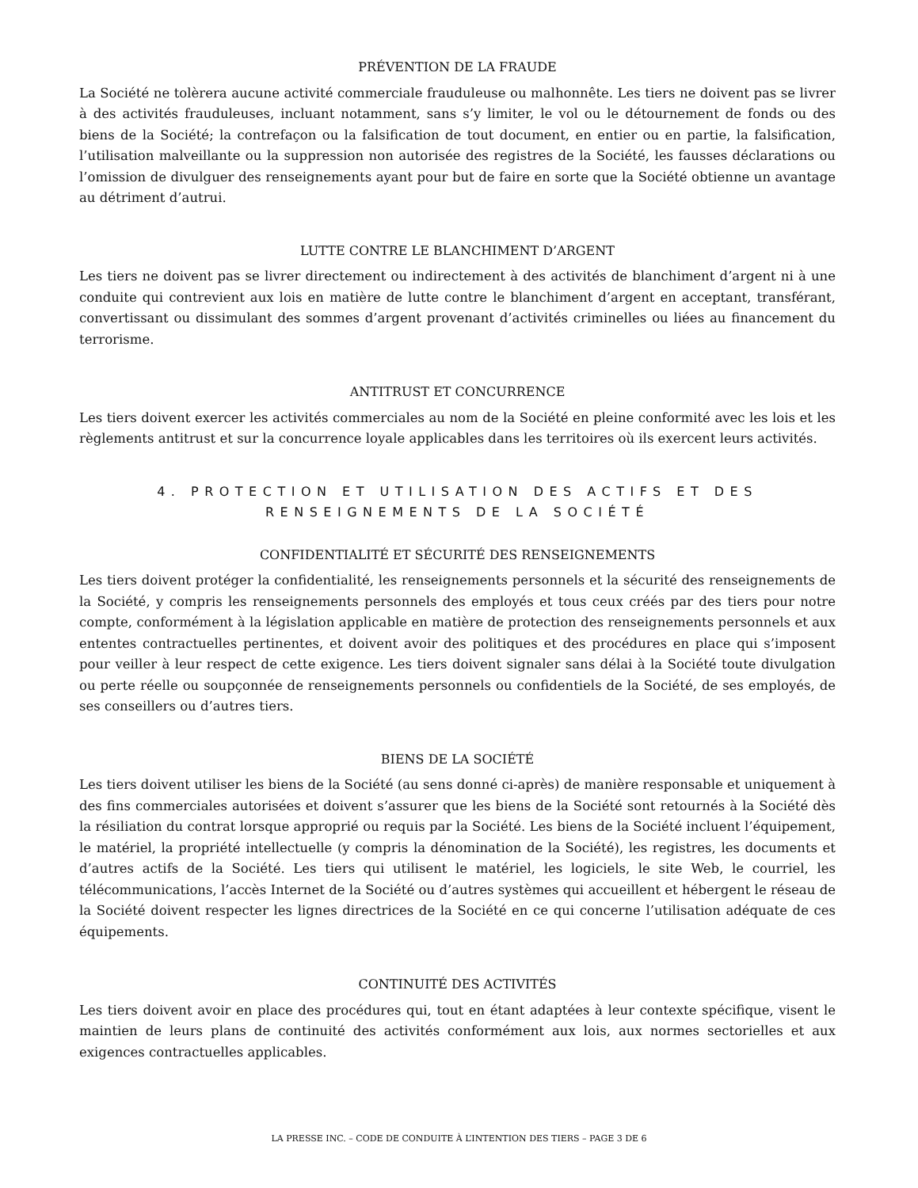PRÉVENTION DE LA FRAUDE
La Société ne tolèrera aucune activité commerciale frauduleuse ou malhonnête. Les tiers ne doivent pas se livrer à des activités frauduleuses, incluant notamment, sans s’y limiter, le vol ou le détournement de fonds ou des biens de la Société; la contrefaçon ou la falsification de tout document, en entier ou en partie, la falsification, l’utilisation malveillante ou la suppression non autorisée des registres de la Société, les fausses déclarations ou l’omission de divulguer des renseignements ayant pour but de faire en sorte que la Société obtienne un avantage au détriment d’autrui.
LUTTE CONTRE LE BLANCHIMENT D’ARGENT
Les tiers ne doivent pas se livrer directement ou indirectement à des activités de blanchiment d’argent ni à une conduite qui contrevient aux lois en matière de lutte contre le blanchiment d’argent en acceptant, transférant, convertissant ou dissimulant des sommes d’argent provenant d’activités criminelles ou liées au financement du terrorisme.
ANTITRUST ET CONCURRENCE
Les tiers doivent exercer les activités commerciales au nom de la Société en pleine conformité avec les lois et les règlements antitrust et sur la concurrence loyale applicables dans les territoires où ils exercent leurs activités.
4. PROTECTION ET UTILISATION DES ACTIFS ET DES RENSEIGNEMENTS DE LA SOCIÉTÉ
CONFIDENTIALITÉ ET SÉCURITÉ DES RENSEIGNEMENTS
Les tiers doivent protéger la confidentialité, les renseignements personnels et la sécurité des renseignements de la Société, y compris les renseignements personnels des employés et tous ceux créés par des tiers pour notre compte, conformément à la législation applicable en matière de protection des renseignements personnels et aux ententes contractuelles pertinentes, et doivent avoir des politiques et des procédures en place qui s’imposent pour veiller à leur respect de cette exigence. Les tiers doivent signaler sans délai à la Société toute divulgation ou perte réelle ou soupçonnée de renseignements personnels ou confidentiels de la Société, de ses employés, de ses conseillers ou d’autres tiers.
BIENS DE LA SOCIÉTÉ
Les tiers doivent utiliser les biens de la Société (au sens donné ci-après) de manière responsable et uniquement à des fins commerciales autorisées et doivent s’assurer que les biens de la Société sont retournés à la Société dès la résiliation du contrat lorsque approprié ou requis par la Société. Les biens de la Société incluent l’équipement, le matériel, la propriété intellectuelle (y compris la dénomination de la Société), les registres, les documents et d’autres actifs de la Société. Les tiers qui utilisent le matériel, les logiciels, le site Web, le courriel, les télécommunications, l’accès Internet de la Société ou d’autres systèmes qui accueillent et hébergent le réseau de la Société doivent respecter les lignes directrices de la Société en ce qui concerne l’utilisation adéquate de ces équipements.
CONTINUITÉ DES ACTIVITÉS
Les tiers doivent avoir en place des procédures qui, tout en étant adaptées à leur contexte spécifique, visent le maintien de leurs plans de continuité des activités conformément aux lois, aux normes sectorielles et aux exigences contractuelles applicables.
LA PRESSE INC. – CODE DE CONDUITE À L’INTENTION DES TIERS – PAGE 3 DE 6